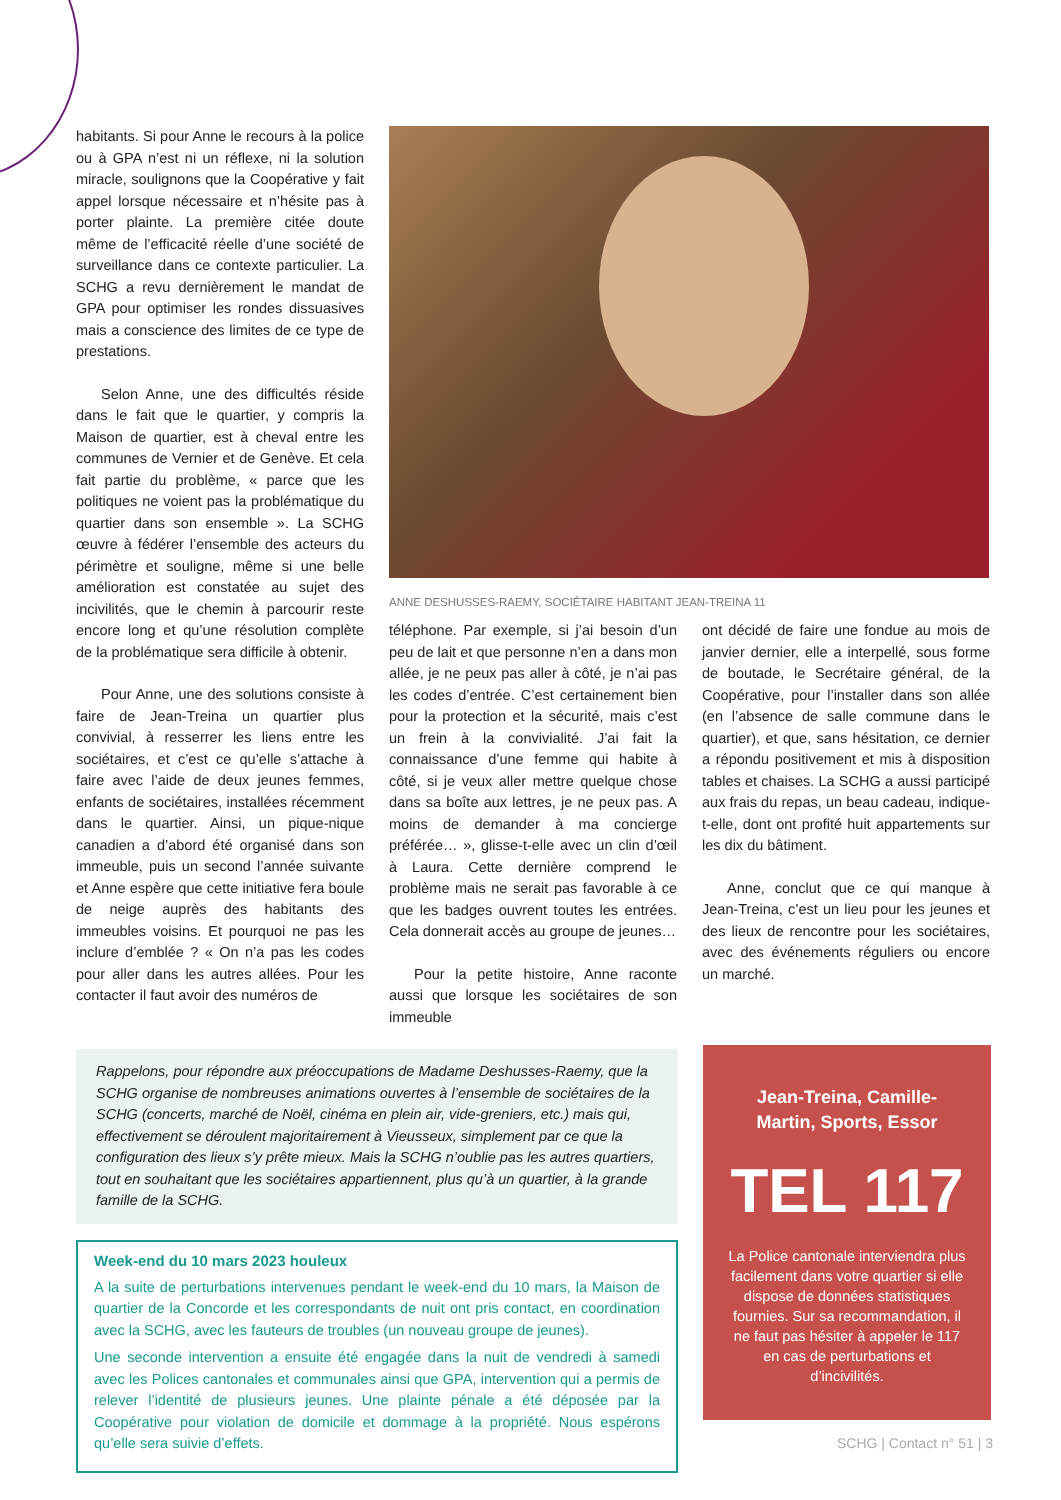habitants. Si pour Anne le recours à la police ou à GPA n’est ni un réflexe, ni la solution miracle, soulignons que la Coopérative y fait appel lorsque nécessaire et n’hésite pas à porter plainte. La première citée doute même de l’efficacité réelle d’une société de surveillance dans ce contexte particulier. La SCHG a revu dernièrement le mandat de GPA pour optimiser les rondes dissuasives mais a conscience des limites de ce type de prestations.
Selon Anne, une des difficultés réside dans le fait que le quartier, y compris la Maison de quartier, est à cheval entre les communes de Vernier et de Genève. Et cela fait partie du problème, « parce que les politiques ne voient pas la problématique du quartier dans son ensemble ». La SCHG œuvre à fédérer l’ensemble des acteurs du périmètre et souligne, même si une belle amélioration est constatée au sujet des incivilités, que le chemin à parcourir reste encore long et qu’une résolution complète de la problématique sera difficile à obtenir.
Pour Anne, une des solutions consiste à faire de Jean-Treina un quartier plus convivial, à resserrer les liens entre les sociétaires, et c’est ce qu’elle s’attache à faire avec l’aide de deux jeunes femmes, enfants de sociétaires, installées récemment dans le quartier. Ainsi, un pique-nique canadien a d’abord été organisé dans son immeuble, puis un second l’année suivante et Anne espère que cette initiative fera boule de neige auprès des habitants des immeubles voisins. Et pourquoi ne pas les inclure d’emblée ? « On n’a pas les codes pour aller dans les autres allées. Pour les contacter il faut avoir des numéros de
ANNE DESHUSSES-RAEMY, SOCIÉTAIRE HABITANT JEAN-TREINA 11
téléphone. Par exemple, si j’ai besoin d’un peu de lait et que personne n’en a dans mon allée, je ne peux pas aller à côté, je n’ai pas les codes d’entrée. C’est certainement bien pour la protection et la sécurité, mais c’est un frein à la convivialité. J’ai fait la connaissance d’une femme qui habite à côté, si je veux aller mettre quelque chose dans sa boîte aux lettres, je ne peux pas. A moins de demander à ma concierge préférée… », glisse-t-elle avec un clin d’œil à Laura. Cette dernière comprend le problème mais ne serait pas favorable à ce que les badges ouvrent toutes les entrées. Cela donnerait accès au groupe de jeunes…
Pour la petite histoire, Anne raconte aussi que lorsque les sociétaires de son immeuble
ont décidé de faire une fondue au mois de janvier dernier, elle a interpellé, sous forme de boutade, le Secrétaire général, de la Coopérative, pour l’installer dans son allée (en l’absence de salle commune dans le quartier), et que, sans hésitation, ce dernier a répondu positivement et mis à disposition tables et chaises. La SCHG a aussi participé aux frais du repas, un beau cadeau, indique-t-elle, dont ont profité huit appartements sur les dix du bâtiment.
Anne, conclut que ce qui manque à Jean-Treina, c’est un lieu pour les jeunes et des lieux de rencontre pour les sociétaires, avec des événements réguliers ou encore un marché.
Rappelons, pour répondre aux préoccupations de Madame Deshusses-Raemy, que la SCHG organise de nombreuses animations ouvertes à l’ensemble de sociétaires de la SCHG (concerts, marché de Noël, cinéma en plein air, vide-greniers, etc.) mais qui, effectivement se déroulent majoritairement à Vieusseux, simplement par ce que la configuration des lieux s’y prête mieux. Mais la SCHG n’oublie pas les autres quartiers, tout en souhaitant que les sociétaires appartiennent, plus qu’à un quartier, à la grande famille de la SCHG.
Week-end du 10 mars 2023 houleux
A la suite de perturbations intervenues pendant le week-end du 10 mars, la Maison de quartier de la Concorde et les correspondants de nuit ont pris contact, en coordination avec la SCHG, avec les fauteurs de troubles (un nouveau groupe de jeunes).
Une seconde intervention a ensuite été engagée dans la nuit de vendredi à samedi avec les Polices cantonales et communales ainsi que GPA, intervention qui a permis de relever l’identité de plusieurs jeunes. Une plainte pénale a été déposée par la Coopérative pour violation de domicile et dommage à la propriété. Nous espérons qu’elle sera suivie d’effets.
Jean-Treina, Camille-Martin, Sports, Essor
TEL 117
La Police cantonale interviendra plus facilement dans votre quartier si elle dispose de données statistiques fournies. Sur sa recommandation, il ne faut pas hésiter à appeler le 117 en cas de perturbations et d’incivilités.
SCHG | Contact n° 51 | 3